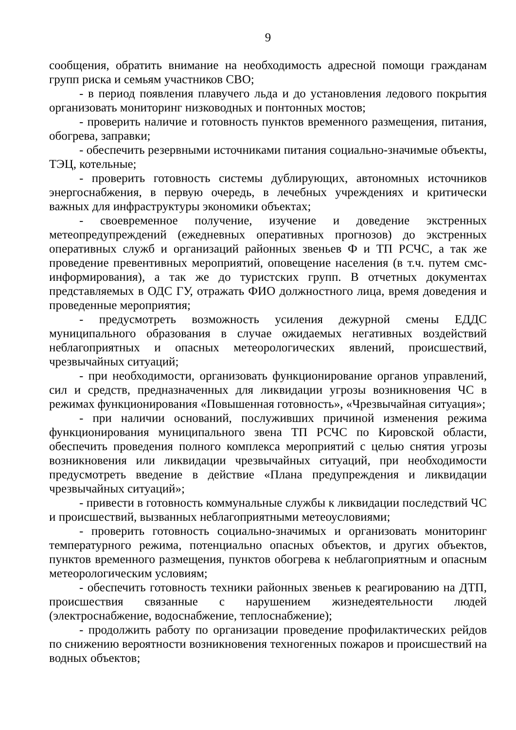9
сообщения, обратить внимание на необходимость адресной помощи гражданам групп риска и семьям участников СВО;
- в период появления плавучего льда и до установления ледового покрытия организовать мониторинг низководных и понтонных мостов;
- проверить наличие и готовность пунктов временного размещения, питания, обогрева, заправки;
- обеспечить резервными источниками питания социально-значимые объекты, ТЭЦ, котельные;
- проверить готовность системы дублирующих, автономных источников энергоснабжения, в первую очередь, в лечебных учреждениях и критически важных для инфраструктуры экономики объектах;
- своевременное получение, изучение и доведение экстренных метеопредупреждений (ежедневных оперативных прогнозов) до экстренных оперативных служб и организаций районных звеньев Ф и ТП РСЧС, а так же проведение превентивных мероприятий, оповещение населения (в т.ч. путем смс-информирования), а так же до туристских групп. В отчетных документах представляемых в ОДС ГУ, отражать ФИО должностного лица, время доведения и проведенные мероприятия;
- предусмотреть возможность усиления дежурной смены ЕДДС муниципального образования в случае ожидаемых негативных воздействий неблагоприятных и опасных метеорологических явлений, происшествий, чрезвычайных ситуаций;
- при необходимости, организовать функционирование органов управлений, сил и средств, предназначенных для ликвидации угрозы возникновения ЧС в режимах функционирования «Повышенная готовность», «Чрезвычайная ситуация»;
- при наличии оснований, послуживших причиной изменения режима функционирования муниципального звена ТП РСЧС по Кировской области, обеспечить проведения полного комплекса мероприятий с целью снятия угрозы возникновения или ликвидации чрезвычайных ситуаций, при необходимости предусмотреть введение в действие «Плана предупреждения и ликвидации чрезвычайных ситуаций»;
- привести в готовность коммунальные службы к ликвидации последствий ЧС и происшествий, вызванных неблагоприятными метеоусловиями;
- проверить готовность социально-значимых и организовать мониторинг температурного режима, потенциально опасных объектов, и других объектов, пунктов временного размещения, пунктов обогрева к неблагоприятным и опасным метеорологическим условиям;
- обеспечить готовность техники районных звеньев к реагированию на ДТП, происшествия связанные с нарушением жизнедеятельности людей (электроснабжение, водоснабжение, теплоснабжение);
- продолжить работу по организации проведение профилактических рейдов по снижению вероятности возникновения техногенных пожаров и происшествий на водных объектов;